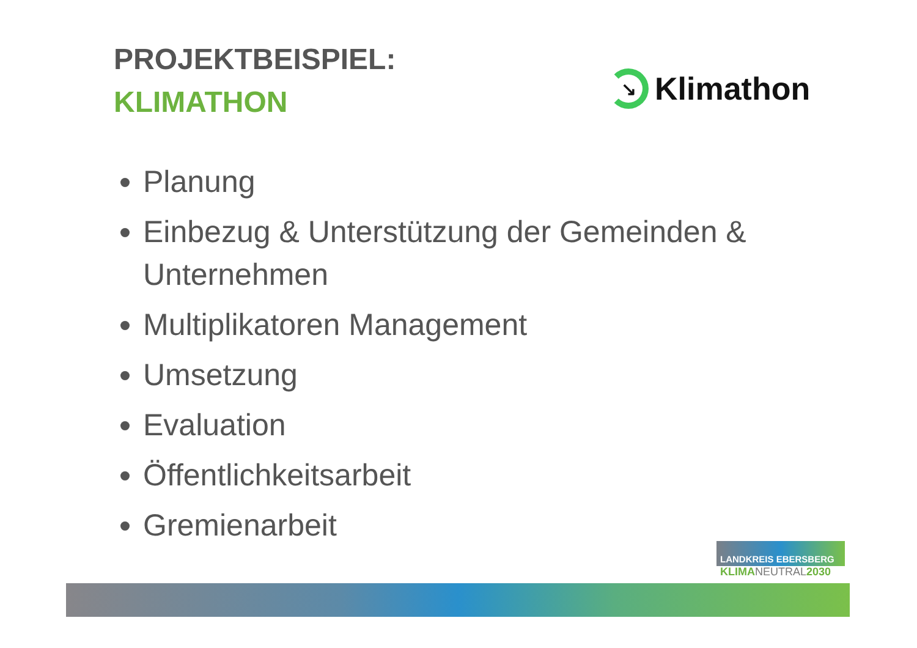PROJEKTBEISPIEL:
KLIMATHON
↘
Klimathon
Planung
Einbezug & Unterstützung der Gemeinden & Unternehmen
Multiplikatoren Management
Umsetzung
Evaluation
Öffentlichkeitsarbeit
Gremienarbeit
LANDKREIS EBERSBERG
KLIMANEUTRAL2030